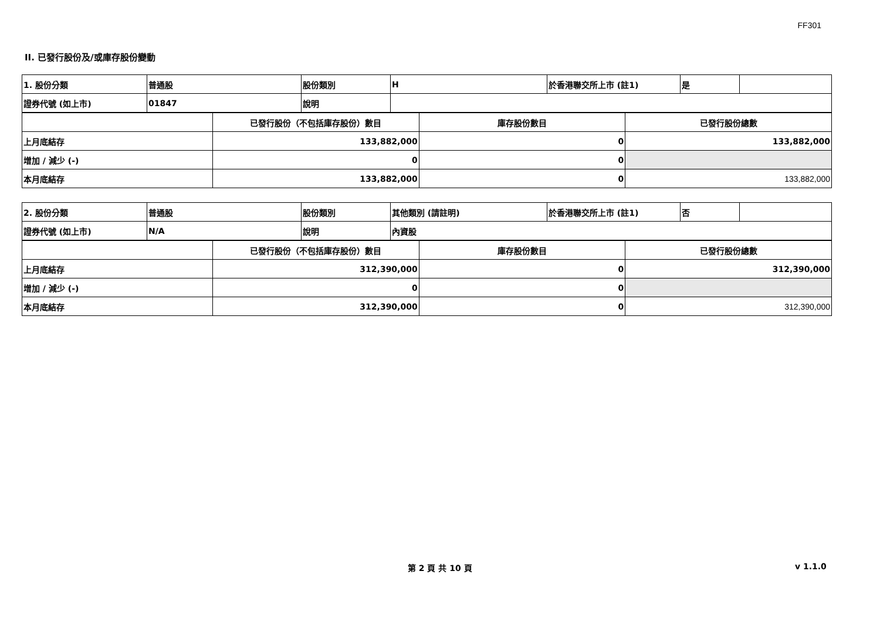FF301
II. 已發行股份及/或庫存股份變動
| 1. 股份分類 | 普通股 | 股份類別 | H | 於香港聯交所上市 (註1) | 是 | |
| 證券代號 (如上市) | 01847 | 說明 | | | | |
| | 已發行股份（不包括庫存股份）數目 | 庫存股份數目 | 已發行股份總數 |
| 上月底結存 | 133,882,000 | 0 | 133,882,000 |
| 增加 / 減少 (-) | 0 | 0 | |
| 本月底結存 | 133,882,000 | 0 | 133,882,000 |
| 2. 股份分類 | 普通股 | 股份類別 | 其他類別 (請註明) | 於香港聯交所上市 (註1) | 否 | |
| 證券代號 (如上市) | N/A | 說明 | 內資股 | | | |
| | 已發行股份（不包括庫存股份）數目 | 庫存股份數目 | 已發行股份總數 |
| 上月底結存 | 312,390,000 | 0 | 312,390,000 |
| 增加 / 減少 (-) | 0 | 0 | |
| 本月底結存 | 312,390,000 | 0 | 312,390,000 |
第 2 頁 共 10 頁 v 1.1.0